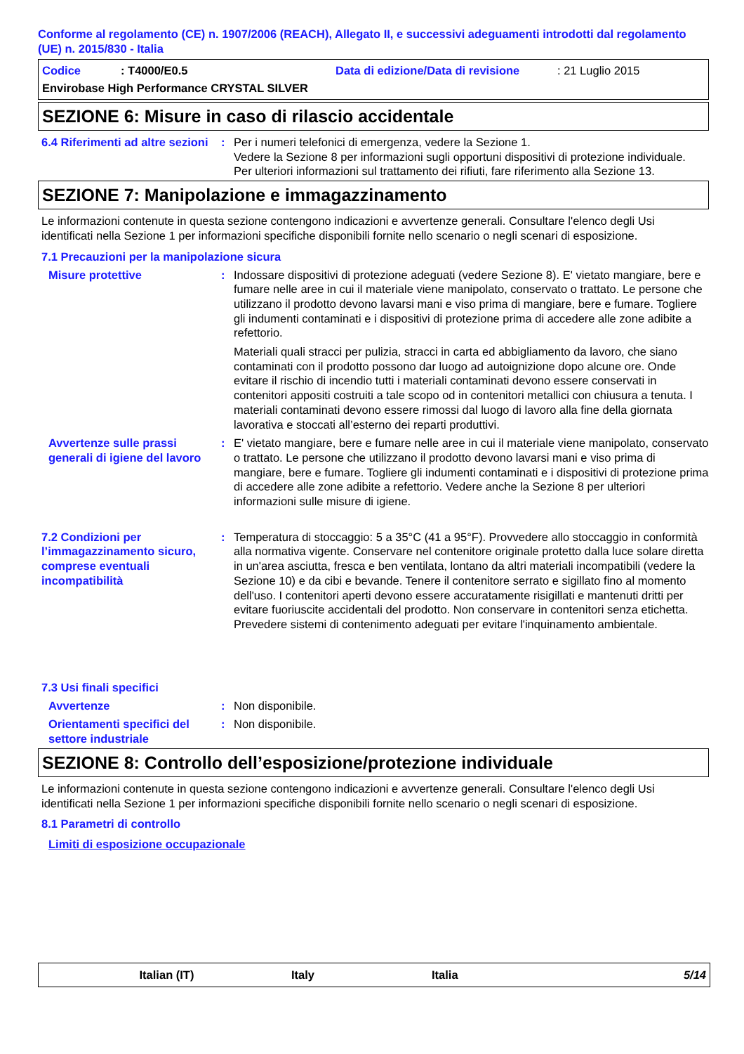Conforme al regolamento (CE) n. 1907/2006 (REACH), Allegato II, e successivi adeguamenti introdotti dal regolamento (UE) n. 2015/830 - Italia
Codice: T4000/E0.5 Data di edizione/Data di revisione: 21 Luglio 2015
Envirobase High Performance CRYSTAL SILVER
SEZIONE 6: Misure in caso di rilascio accidentale
6.4 Riferimenti ad altre sezioni
: Per i numeri telefonici di emergenza, vedere la Sezione 1.
Vedere la Sezione 8 per informazioni sugli opportuni dispositivi di protezione individuale.
Per ulteriori informazioni sul trattamento dei rifiuti, fare riferimento alla Sezione 13.
SEZIONE 7: Manipolazione e immagazzinamento
Le informazioni contenute in questa sezione contengono indicazioni e avvertenze generali. Consultare l'elenco degli Usi identificati nella Sezione 1 per informazioni specifiche disponibili fornite nello scenario o negli scenari di esposizione.
7.1 Precauzioni per la manipolazione sicura
Misure protettive : Indossare dispositivi di protezione adeguati (vedere Sezione 8). E' vietato mangiare, bere e fumare nelle aree in cui il materiale viene manipolato, conservato o trattato. Le persone che utilizzano il prodotto devono lavarsi mani e viso prima di mangiare, bere e fumare. Togliere gli indumenti contaminati e i dispositivi di protezione prima di accedere alle zone adibite a refettorio.
Materiali quali stracci per pulizia, stracci in carta ed abbigliamento da lavoro, che siano contaminati con il prodotto possono dar luogo ad autoignizione dopo alcune ore. Onde evitare il rischio di incendio tutti i materiali contaminati devono essere conservati in contenitori appositi costruiti a tale scopo od in contenitori metallici con chiusura a tenuta. I materiali contaminati devono essere rimossi dal luogo di lavoro alla fine della giornata lavorativa e stoccati all’esterno dei reparti produttivi.
Avvertenze sulle prassi generali di igiene del lavoro
: E' vietato mangiare, bere e fumare nelle aree in cui il materiale viene manipolato, conservato o trattato. Le persone che utilizzano il prodotto devono lavarsi mani e viso prima di mangiare, bere e fumare. Togliere gli indumenti contaminati e i dispositivi di protezione prima di accedere alle zone adibite a refettorio. Vedere anche la Sezione 8 per ulteriori informazioni sulle misure di igiene.
7.2 Condizioni per l’immagazzinamento sicuro, comprese eventuali incompatibilità
: Temperatura di stoccaggio: 5 a 35°C (41 a 95°F). Provvedere allo stoccaggio in conformità alla normativa vigente. Conservare nel contenitore originale protetto dalla luce solare diretta in un'area asciutta, fresca e ben ventilata, lontano da altri materiali incompatibili (vedere la Sezione 10) e da cibi e bevande. Tenere il contenitore serrato e sigillato fino al momento dell'uso. I contenitori aperti devono essere accuratamente risigillati e mantenuti dritti per evitare fuoriuscite accidentali del prodotto. Non conservare in contenitori senza etichetta. Prevedere sistemi di contenimento adeguati per evitare l'inquinamento ambientale.
7.3 Usi finali specifici
Avvertenze : Non disponibile.
Orientamenti specifici del settore industriale
: Non disponibile.
SEZIONE 8: Controllo dell’esposizione/protezione individuale
Le informazioni contenute in questa sezione contengono indicazioni e avvertenze generali. Consultare l'elenco degli Usi identificati nella Sezione 1 per informazioni specifiche disponibili fornite nello scenario o negli scenari di esposizione.
8.1 Parametri di controllo
Limiti di esposizione occupazionale
Italian (IT) Italy Italia 5/14